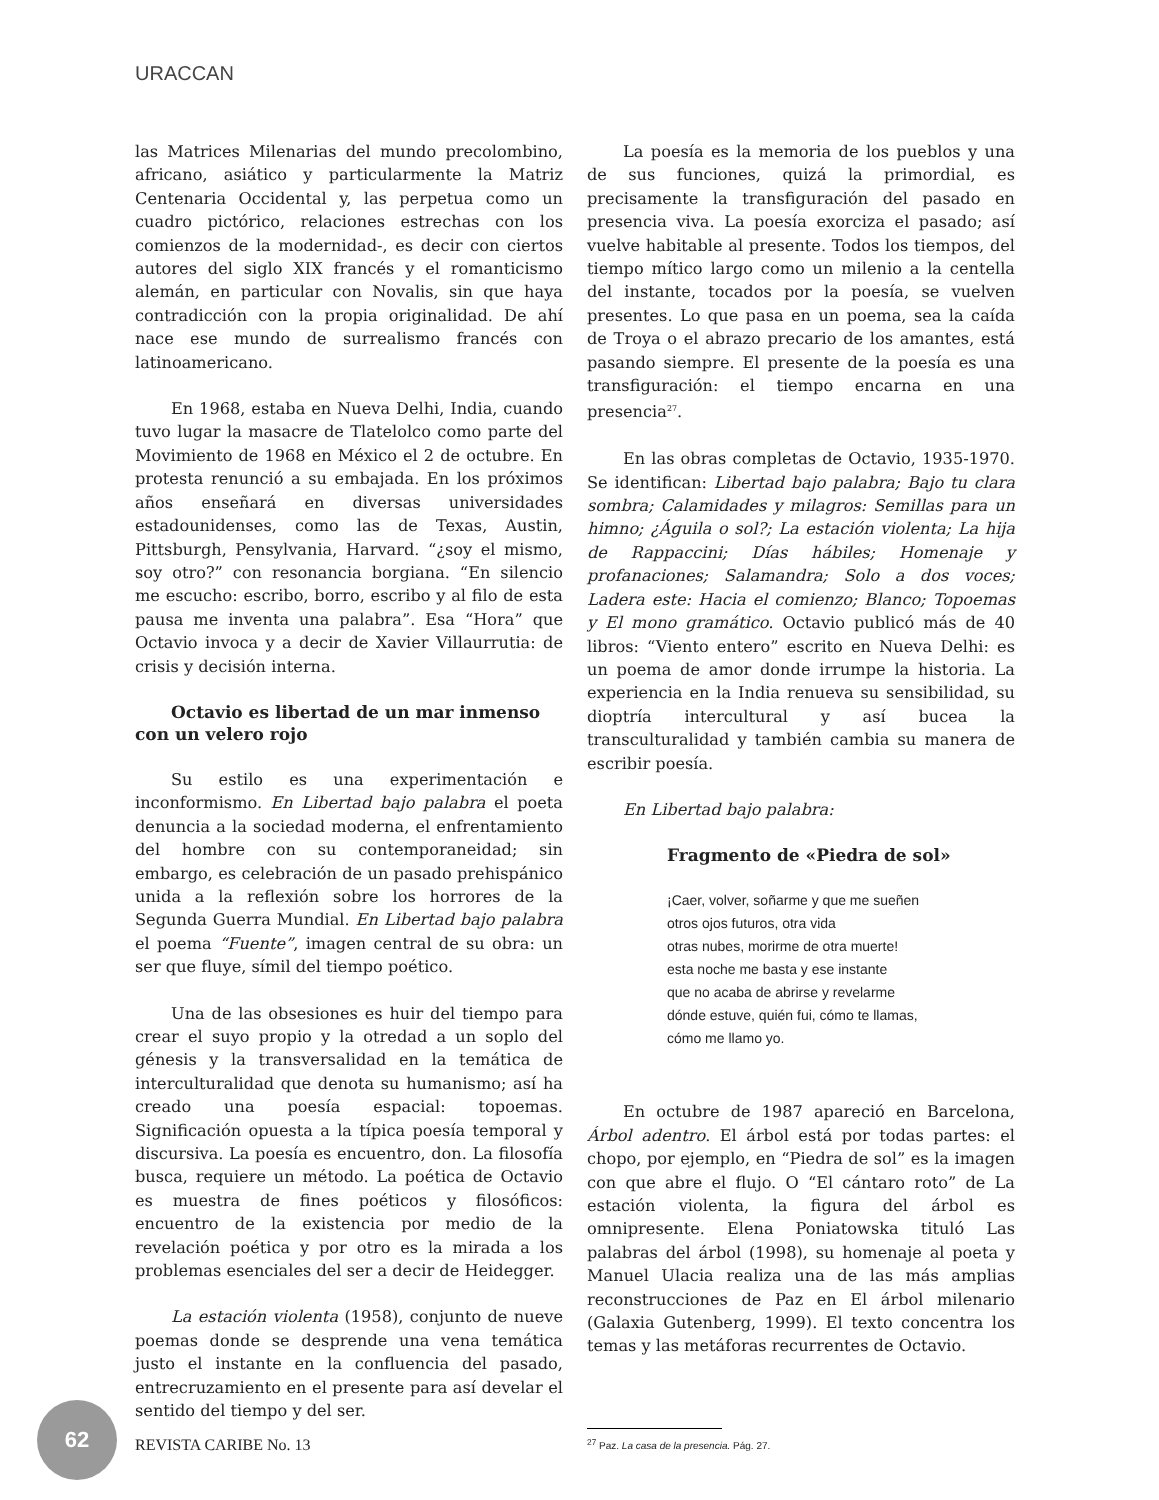URACCAN
las Matrices Milenarias del mundo precolombino, africano, asiático y particularmente la Matriz Centenaria Occidental y, las perpetua como un cuadro pictórico, relaciones estrechas con los comienzos de la modernidad-, es decir con ciertos autores del siglo XIX francés y el romanticismo alemán, en particular con Novalis, sin que haya contradicción con la propia originalidad. De ahí nace ese mundo de surrealismo francés con latinoamericano.
En 1968, estaba en Nueva Delhi, India, cuando tuvo lugar la masacre de Tlatelolco como parte del Movimiento de 1968 en México el 2 de octubre. En protesta renunció a su embajada. En los próximos años enseñará en diversas universidades estadounidenses, como las de Texas, Austin, Pittsburgh, Pensylvania, Harvard. “¿soy el mismo, soy otro?” con resonancia borgiana. “En silencio me escucho: escribo, borro, escribo y al filo de esta pausa me inventa una palabra”. Esa “Hora” que Octavio invoca y a decir de Xavier Villaurrutia: de crisis y decisión interna.
Octavio es libertad de un mar inmenso con un velero rojo
Su estilo es una experimentación e inconformismo. En Libertad bajo palabra el poeta denuncia a la sociedad moderna, el enfrentamiento del hombre con su contemporaneidad; sin embargo, es celebración de un pasado prehispánico unida a la reflexión sobre los horrores de la Segunda Guerra Mundial. En Libertad bajo palabra el poema “Fuente”, imagen central de su obra: un ser que fluye, símil del tiempo poético.
Una de las obsesiones es huir del tiempo para crear el suyo propio y la otredad a un soplo del génesis y la transversalidad en la temática de interculturalidad que denota su humanismo; así ha creado una poesía espacial: topoemas. Significación opuesta a la típica poesía temporal y discursiva. La poesía es encuentro, don. La filosofía busca, requiere un método. La poética de Octavio es muestra de fines poéticos y filosóficos: encuentro de la existencia por medio de la revelación poética y por otro es la mirada a los problemas esenciales del ser a decir de Heidegger.
La estación violenta (1958), conjunto de nueve poemas donde se desprende una vena temática justo el instante en la confluencia del pasado, entrecruzamiento en el presente para así develar el sentido del tiempo y del ser.
La poesía es la memoria de los pueblos y una de sus funciones, quizá la primordial, es precisamente la transfiguración del pasado en presencia viva. La poesía exorciza el pasado; así vuelve habitable al presente. Todos los tiempos, del tiempo mítico largo como un milenio a la centella del instante, tocados por la poesía, se vuelven presentes. Lo que pasa en un poema, sea la caída de Troya o el abrazo precario de los amantes, está pasando siempre. El presente de la poesía es una transfiguración: el tiempo encarna en una presencia<sup>27</sup>.
En las obras completas de Octavio, 1935-1970. Se identifican: Libertad bajo palabra; Bajo tu clara sombra; Calamidades y milagros: Semillas para un himno; ¿Águila o sol?; La estación violenta; La hija de Rappaccini; Días hábiles; Homenaje y profanaciones; Salamandra; Solo a dos voces; Ladera este: Hacia el comienzo; Blanco; Topoemas y El mono gramático. Octavio publicó más de 40 libros: “Viento entero” escrito en Nueva Delhi: es un poema de amor donde irrumpe la historia. La experiencia en la India renueva su sensibilidad, su dioptría intercultural y así bucea la transculturalidad y también cambia su manera de escribir poesía.
En Libertad bajo palabra:
Fragmento de «Piedra de sol»
¡Caer, volver, soñarme y que me sueñen
otros ojos futuros, otra vida
otras nubes, morirme de otra muerte!
esta noche me basta y ese instante
que no acaba de abrirse y revelarme
dónde estuve, quién fui, cómo te llamas,
cómo me llamo yo.
En octubre de 1987 apareció en Barcelona, Árbol adentro. El árbol está por todas partes: el chopo, por ejemplo, en “Piedra de sol” es la imagen con que abre el flujo. O “El cántaro roto” de La estación violenta, la figura del árbol es omnipresente. Elena Poniatowska tituló Las palabras del árbol (1998), su homenaje al poeta y Manuel Ulacia realiza una de las más amplias reconstrucciones de Paz en El árbol milenario (Galaxia Gutenberg, 1999). El texto concentra los temas y las metáforas recurrentes de Octavio.
<sup>27</sup> Paz. La casa de la presencia. Pág. 27.
62
REVISTA CARIBE No. 13